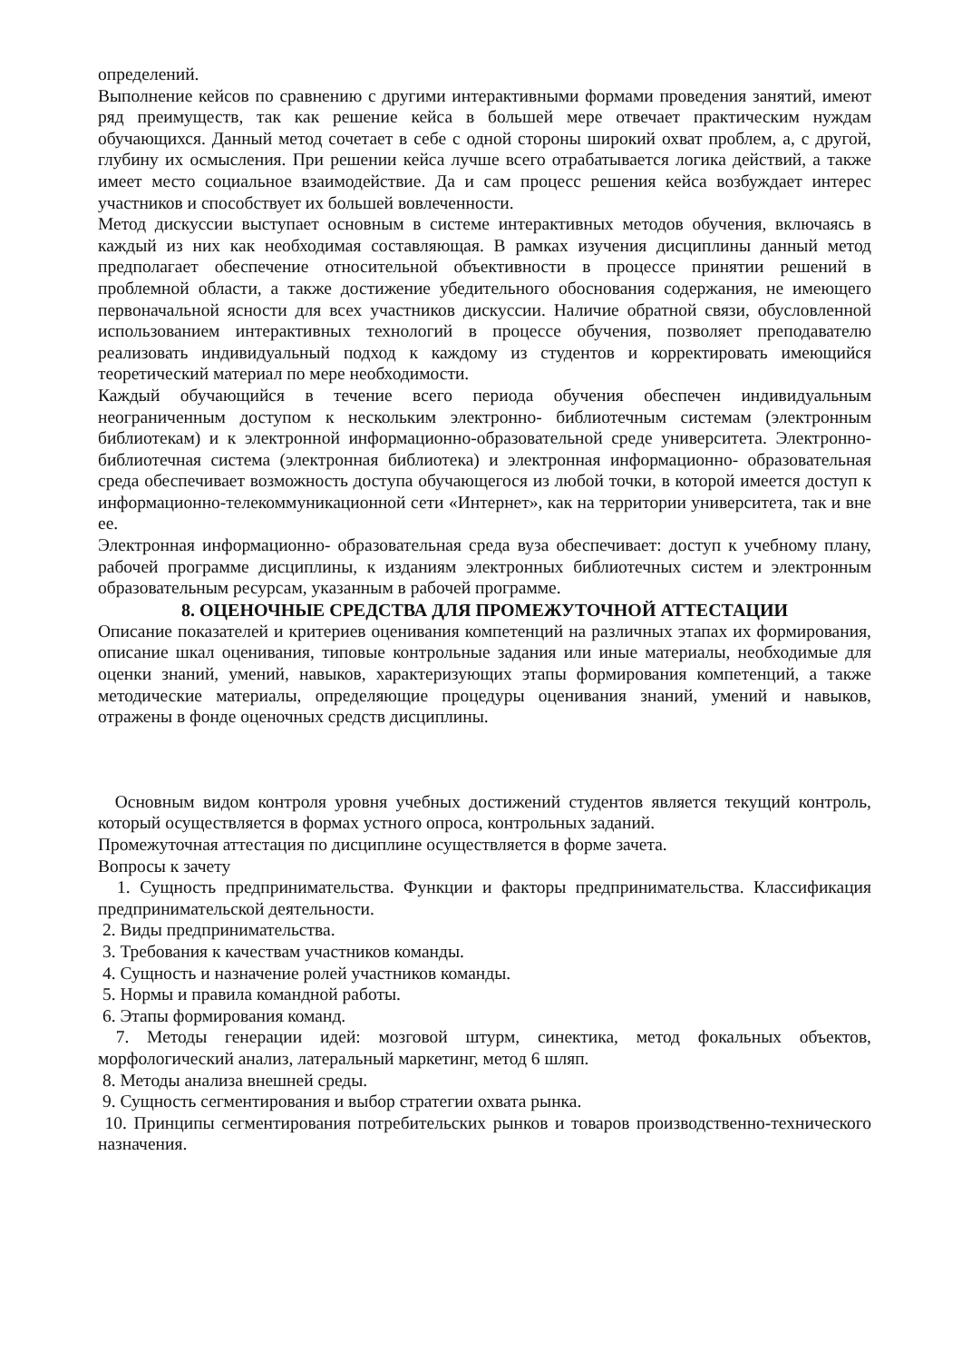определений.
Выполнение кейсов по сравнению с другими интерактивными формами проведения занятий, имеют ряд преимуществ, так как решение кейса в большей мере отвечает практическим нуждам обучающихся. Данный метод сочетает в себе с одной стороны широкий охват проблем, а, с другой, глубину их осмысления. При решении кейса лучше всего отрабатывается логика действий, а также имеет место социальное взаимодействие. Да и сам процесс решения кейса возбуждает интерес участников и способствует их большей вовлеченности.
Метод дискуссии выступает основным в системе интерактивных методов обучения, включаясь в каждый из них как необходимая составляющая. В рамках изучения дисциплины данный метод предполагает обеспечение относительной объективности в процессе принятии решений в проблемной области, а также достижение убедительного обоснования содержания, не имеющего первоначальной ясности для всех участников дискуссии. Наличие обратной связи, обусловленной использованием интерактивных технологий в процессе обучения, позволяет преподавателю реализовать индивидуальный подход к каждому из студентов и корректировать имеющийся теоретический материал по мере необходимости.
Каждый обучающийся в течение всего периода обучения обеспечен индивидуальным неограниченным доступом к нескольким электронно- библиотечным системам (электронным библиотекам) и к электронной информационно-образовательной среде университета. Электронно- библиотечная система (электронная библиотека) и электронная информационно- образовательная среда обеспечивает возможность доступа обучающегося из любой точки, в которой имеется доступ к информационно-телекоммуникационной сети «Интернет», как на территории университета, так и вне ее.
Электронная информационно- образовательная среда вуза обеспечивает: доступ к учебному плану, рабочей программе дисциплины, к изданиям электронных библиотечных систем и электронным образовательным ресурсам, указанным в рабочей программе.
8. ОЦЕНОЧНЫЕ СРЕДСТВА ДЛЯ ПРОМЕЖУТОЧНОЙ АТТЕСТАЦИИ
Описание показателей и критериев оценивания компетенций на различных этапах их формирования, описание шкал оценивания, типовые контрольные задания или иные материалы, необходимые для оценки знаний, умений, навыков, характеризующих этапы формирования компетенций, а также методические материалы, определяющие процедуры оценивания знаний, умений и навыков, отражены в фонде оценочных средств дисциплины.
Основным видом контроля уровня учебных достижений студентов является текущий контроль, который осуществляется в формах устного опроса, контрольных заданий.
Промежуточная аттестация по дисциплине осуществляется в форме зачета.
Вопросы к зачету
1. Сущность предпринимательства. Функции и факторы предпринимательства. Классификация предпринимательской деятельности.
2. Виды предпринимательства.
3. Требования к качествам участников команды.
4. Сущность и назначение ролей участников команды.
5. Нормы и правила командной работы.
6. Этапы формирования команд.
7. Методы генерации идей: мозговой штурм, синектика, метод фокальных объектов, морфологический анализ, латеральный маркетинг, метод 6 шляп.
8. Методы анализа внешней среды.
9. Сущность сегментирования и выбор стратегии охвата рынка.
10. Принципы сегментирования потребительских рынков и товаров производственно-технического назначения.